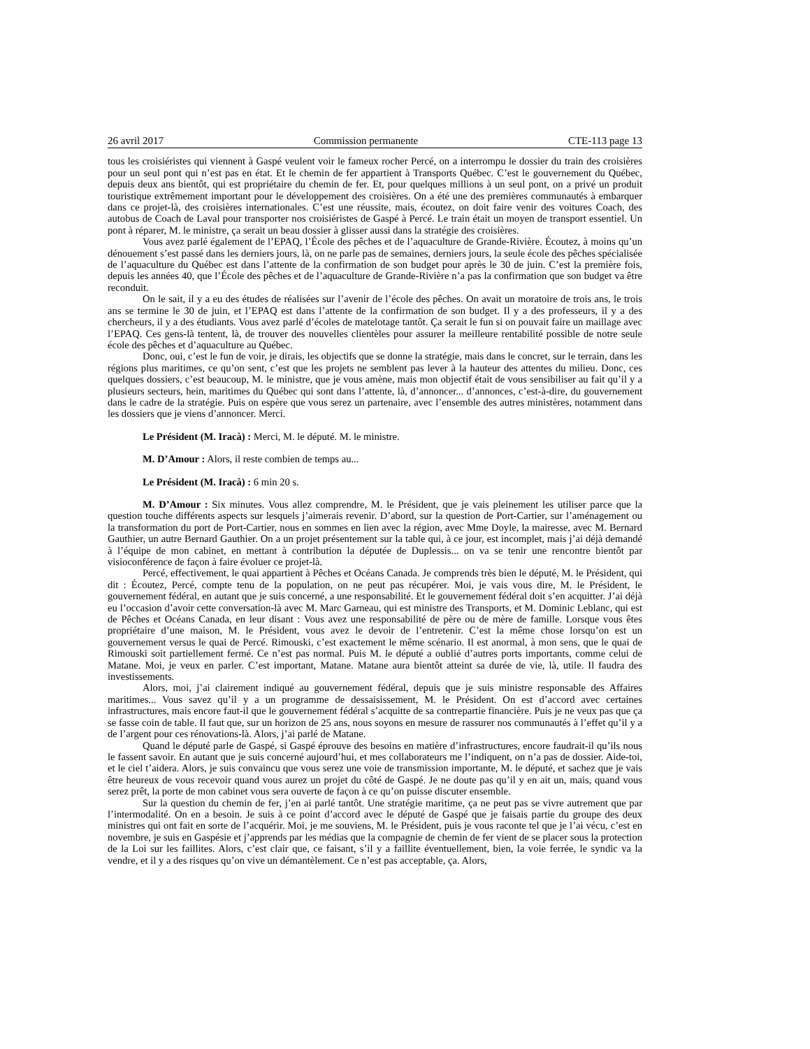26 avril 2017 Commission permanente CTE-113 page 13
tous les croisiéristes qui viennent à Gaspé veulent voir le fameux rocher Percé, on a interrompu le dossier du train des croisières pour un seul pont qui n’est pas en état. Et le chemin de fer appartient à Transports Québec. C’est le gouvernement du Québec, depuis deux ans bientôt, qui est propriétaire du chemin de fer. Et, pour quelques millions à un seul pont, on a privé un produit touristique extrêmement important pour le développement des croisières. On a été une des premières communautés à embarquer dans ce projet-là, des croisières internationales. C’est une réussite, mais, écoutez, on doit faire venir des voitures Coach, des autobus de Coach de Laval pour transporter nos croisiéristes de Gaspé à Percé. Le train était un moyen de transport essentiel. Un pont à réparer, M. le ministre, ça serait un beau dossier à glisser aussi dans la stratégie des croisières.
Vous avez parlé également de l’EPAQ, l’École des pêches et de l’aquaculture de Grande-Rivière. Écoutez, à moins qu’un dénouement s’est passé dans les derniers jours, là, on ne parle pas de semaines, derniers jours, la seule école des pêches spécialisée de l’aquaculture du Québec est dans l’attente de la confirmation de son budget pour après le 30 de juin. C’est la première fois, depuis les années 40, que l’École des pêches et de l’aquaculture de Grande-Rivière n’a pas la confirmation que son budget va être reconduit.
On le sait, il y a eu des études de réalisées sur l’avenir de l’école des pêches. On avait un moratoire de trois ans, le trois ans se termine le 30 de juin, et l’EPAQ est dans l’attente de la confirmation de son budget. Il y a des professeurs, il y a des chercheurs, il y a des étudiants. Vous avez parlé d’écoles de matelotage tantôt. Ça serait le fun si on pouvait faire un maillage avec l’EPAQ. Ces gens-là tentent, là, de trouver des nouvelles clientèles pour assurer la meilleure rentabilité possible de notre seule école des pêches et d’aquaculture au Québec.
Donc, oui, c’est le fun de voir, je dirais, les objectifs que se donne la stratégie, mais dans le concret, sur le terrain, dans les régions plus maritimes, ce qu’on sent, c’est que les projets ne semblent pas lever à la hauteur des attentes du milieu. Donc, ces quelques dossiers, c’est beaucoup, M. le ministre, que je vous amène, mais mon objectif était de vous sensibiliser au fait qu’il y a plusieurs secteurs, hein, maritimes du Québec qui sont dans l’attente, là, d’annoncer... d’annonces, c’est-à-dire, du gouvernement dans le cadre de la stratégie. Puis on espère que vous serez un partenaire, avec l’ensemble des autres ministères, notamment dans les dossiers que je viens d’annoncer. Merci.
Le Président (M. Iracà) : Merci, M. le député. M. le ministre.
M. D’Amour : Alors, il reste combien de temps au...
Le Président (M. Iracà) : 6 min 20 s.
M. D’Amour : Six minutes. Vous allez comprendre, M. le Président, que je vais pleinement les utiliser parce que la question touche différents aspects sur lesquels j’aimerais revenir. D’abord, sur la question de Port-Cartier, sur l’aménagement ou la transformation du port de Port-Cartier, nous en sommes en lien avec la région, avec Mme Doyle, la mairesse, avec M. Bernard Gauthier, un autre Bernard Gauthier. On a un projet présentement sur la table qui, à ce jour, est incomplet, mais j’ai déjà demandé à l’équipe de mon cabinet, en mettant à contribution la députée de Duplessis... on va se tenir une rencontre bientôt par visioconférence de façon à faire évoluer ce projet-là.
Percé, effectivement, le quai appartient à Pêches et Océans Canada. Je comprends très bien le député, M. le Président, qui dit : Écoutez, Percé, compte tenu de la population, on ne peut pas récupérer. Moi, je vais vous dire, M. le Président, le gouvernement fédéral, en autant que je suis concerné, a une responsabilité. Et le gouvernement fédéral doit s’en acquitter. J’ai déjà eu l’occasion d’avoir cette conversation-là avec M. Marc Garneau, qui est ministre des Transports, et M. Dominic Leblanc, qui est de Pêches et Océans Canada, en leur disant : Vous avez une responsabilité de père ou de mère de famille. Lorsque vous êtes propriétaire d’une maison, M. le Président, vous avez le devoir de l’entretenir. C’est la même chose lorsqu’on est un gouvernement versus le quai de Percé. Rimouski, c’est exactement le même scénario. Il est anormal, à mon sens, que le quai de Rimouski soit partiellement fermé. Ce n’est pas normal. Puis M. le député a oublié d’autres ports importants, comme celui de Matane. Moi, je veux en parler. C’est important, Matane. Matane aura bientôt atteint sa durée de vie, là, utile. Il faudra des investissements.
Alors, moi, j’ai clairement indiqué au gouvernement fédéral, depuis que je suis ministre responsable des Affaires maritimes... Vous savez qu’il y a un programme de dessaisissement, M. le Président. On est d’accord avec certaines infrastructures, mais encore faut-il que le gouvernement fédéral s’acquitte de sa contrepartie financière. Puis je ne veux pas que ça se fasse coin de table. Il faut que, sur un horizon de 25 ans, nous soyons en mesure de rassurer nos communautés à l’effet qu’il y a de l’argent pour ces rénovations-là. Alors, j’ai parlé de Matane.
Quand le député parle de Gaspé, si Gaspé éprouve des besoins en matière d’infrastructures, encore faudrait-il qu’ils nous le fassent savoir. En autant que je suis concerné aujourd’hui, et mes collaborateurs me l’indiquent, on n’a pas de dossier. Aide-toi, et le ciel t’aidera. Alors, je suis convaincu que vous serez une voie de transmission importante, M. le député, et sachez que je vais être heureux de vous recevoir quand vous aurez un projet du côté de Gaspé. Je ne doute pas qu’il y en ait un, mais, quand vous serez prêt, la porte de mon cabinet vous sera ouverte de façon à ce qu’on puisse discuter ensemble.
Sur la question du chemin de fer, j’en ai parlé tantôt. Une stratégie maritime, ça ne peut pas se vivre autrement que par l’intermodalité. On en a besoin. Je suis à ce point d’accord avec le député de Gaspé que je faisais partie du groupe des deux ministres qui ont fait en sorte de l’acquérir. Moi, je me souviens, M. le Président, puis je vous raconte tel que je l’ai vécu, c’est en novembre, je suis en Gaspésie et j’apprends par les médias que la compagnie de chemin de fer vient de se placer sous la protection de la Loi sur les faillites. Alors, c’est clair que, ce faisant, s’il y a faillite éventuellement, bien, la voie ferrée, le syndic va la vendre, et il y a des risques qu’on vive un démantèlement. Ce n’est pas acceptable, ça. Alors,